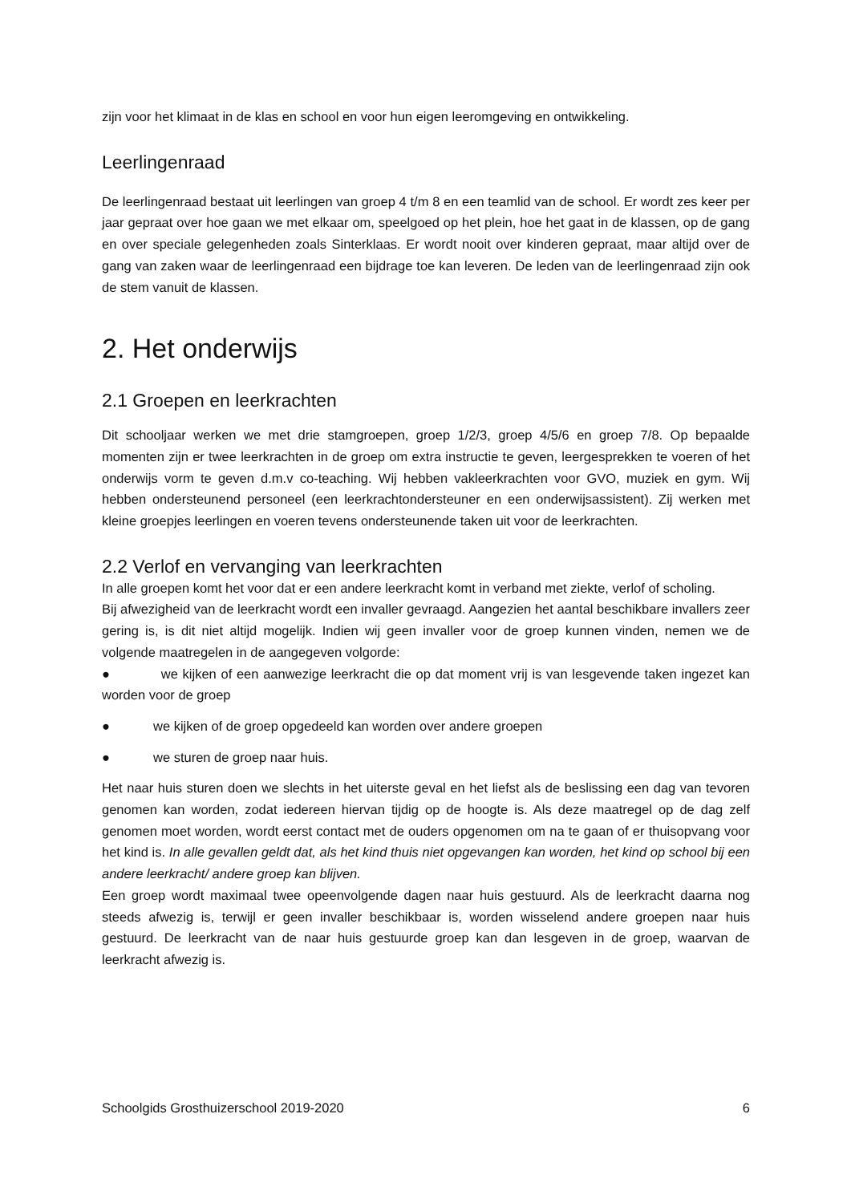zijn voor het klimaat in de klas en school en voor hun eigen leeromgeving en ontwikkeling.
Leerlingenraad
De leerlingenraad bestaat uit leerlingen van groep 4 t/m 8 en een teamlid van de school. Er wordt zes keer per jaar gepraat over hoe gaan we met elkaar om, speelgoed op het plein, hoe het gaat in de klassen, op de gang en over speciale gelegenheden zoals Sinterklaas. Er wordt nooit over kinderen gepraat, maar altijd over de gang van zaken waar de leerlingenraad een bijdrage toe kan leveren. De leden van de leerlingenraad zijn ook de stem vanuit de klassen.
2. Het onderwijs
2.1 Groepen en leerkrachten
Dit schooljaar werken we met drie stamgroepen, groep 1/2/3, groep 4/5/6 en groep 7/8. Op bepaalde momenten zijn er twee leerkrachten in de groep om extra instructie te geven, leergesprekken te voeren of het onderwijs vorm te geven d.m.v co-teaching. Wij hebben vakleerkrachten voor GVO, muziek en gym. Wij hebben ondersteunend personeel (een leerkrachtondersteuner en een onderwijsassistent). Zij werken met kleine groepjes leerlingen en voeren tevens ondersteunende taken uit voor de leerkrachten.
2.2 Verlof en vervanging van leerkrachten
In alle groepen komt het voor dat er een andere leerkracht komt in verband met ziekte, verlof of scholing.
Bij afwezigheid van de leerkracht wordt een invaller gevraagd. Aangezien het aantal beschikbare invallers zeer gering is, is dit niet altijd mogelijk. Indien wij geen invaller voor de groep kunnen vinden, nemen we de volgende maatregelen in de aangegeven volgorde:
● we kijken of een aanwezige leerkracht die op dat moment vrij is van lesgevende taken ingezet kan worden voor de groep
● we kijken of de groep opgedeeld kan worden over andere groepen
● we sturen de groep naar huis.
Het naar huis sturen doen we slechts in het uiterste geval en het liefst als de beslissing een dag van tevoren genomen kan worden, zodat iedereen hiervan tijdig op de hoogte is. Als deze maatregel op de dag zelf genomen moet worden, wordt eerst contact met de ouders opgenomen om na te gaan of er thuisopvang voor het kind is. In alle gevallen geldt dat, als het kind thuis niet opgevangen kan worden, het kind op school bij een andere leerkracht/ andere groep kan blijven.
Een groep wordt maximaal twee opeenvolgende dagen naar huis gestuurd. Als de leerkracht daarna nog steeds afwezig is, terwijl er geen invaller beschikbaar is, worden wisselend andere groepen naar huis gestuurd. De leerkracht van de naar huis gestuurde groep kan dan lesgeven in de groep, waarvan de leerkracht afwezig is.
Schoolgids Grosthuizerschool 2019-2020 6